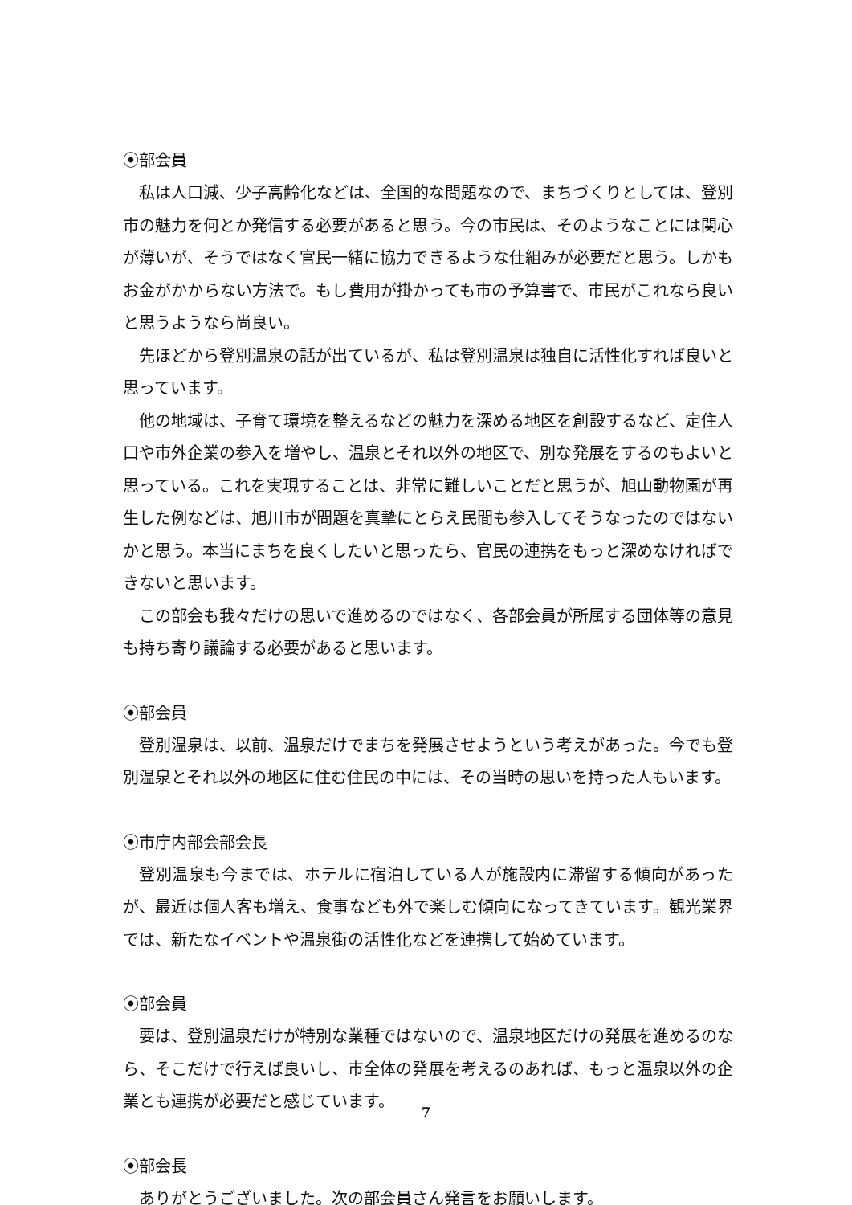⦿部会員
私は人口減、少子高齢化などは、全国的な問題なので、まちづくりとしては、登別市の魅力を何とか発信する必要があると思う。今の市民は、そのようなことには関心が薄いが、そうではなく官民一緒に協力できるような仕組みが必要だと思う。しかもお金がかからない方法で。もし費用が掛かっても市の予算書で、市民がこれなら良いと思うようなら尚良い。
先ほどから登別温泉の話が出ているが、私は登別温泉は独自に活性化すれば良いと思っています。
他の地域は、子育て環境を整えるなどの魅力を深める地区を創設するなど、定住人口や市外企業の参入を増やし、温泉とそれ以外の地区で、別な発展をするのもよいと思っている。これを実現することは、非常に難しいことだと思うが、旭山動物園が再生した例などは、旭川市が問題を真摯にとらえ民間も参入してそうなったのではないかと思う。本当にまちを良くしたいと思ったら、官民の連携をもっと深めなければできないと思います。
この部会も我々だけの思いで進めるのではなく、各部会員が所属する団体等の意見も持ち寄り議論する必要があると思います。
⦿部会員
登別温泉は、以前、温泉だけでまちを発展させようという考えがあった。今でも登別温泉とそれ以外の地区に住む住民の中には、その当時の思いを持った人もいます。
⦿市庁内部会部会長
登別温泉も今までは、ホテルに宿泊している人が施設内に滞留する傾向があったが、最近は個人客も増え、食事なども外で楽しむ傾向になってきています。観光業界では、新たなイベントや温泉街の活性化などを連携して始めています。
⦿部会員
要は、登別温泉だけが特別な業種ではないので、温泉地区だけの発展を進めるのなら、そこだけで行えば良いし、市全体の発展を考えるのあれば、もっと温泉以外の企業とも連携が必要だと感じています。
⦿部会長
ありがとうございました。次の部会員さん発言をお願いします。
7